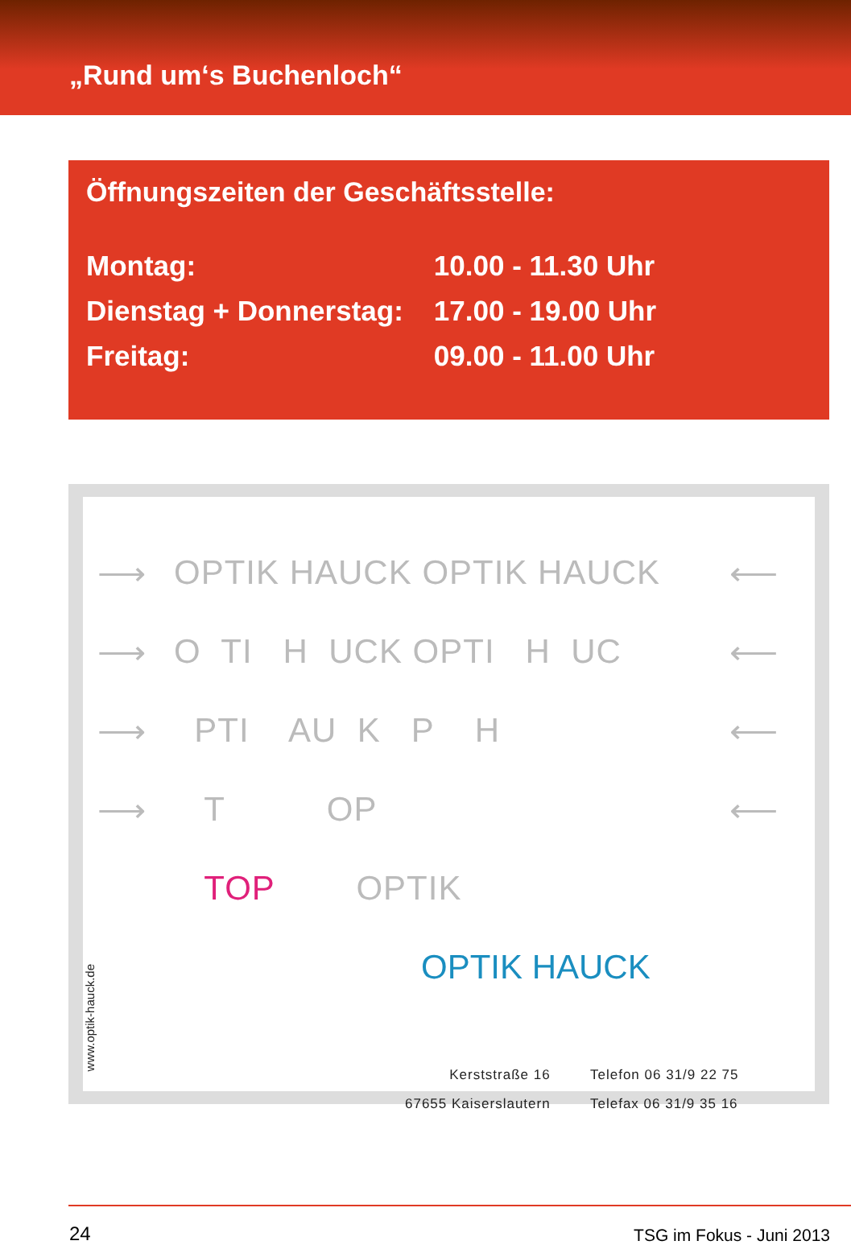„Rund um‘s Buchenloch“
Öffnungszeiten der Geschäftsstelle:
| Montag: | 10.00 - 11.30 Uhr |
| Dienstag + Donnerstag: | 17.00 - 19.00 Uhr |
| Freitag: | 09.00 - 11.00 Uhr |
⟶ OPTIK HAUCK OPTIK HAUCK ⟵
⟶ O TI H UCK OPTI H UC ⟵
⟶ PTI AU K P H ⟵
⟶ T OP ⟵
TOP OPTIK
www.optik-hauck.de
OPTIK HAUCK
Kerststraße 16
67655 Kaiserslautern
Telefon 06 31/9 22 75
Telefax 06 31/9 35 16
24 TSG im Fokus - Juni 2013